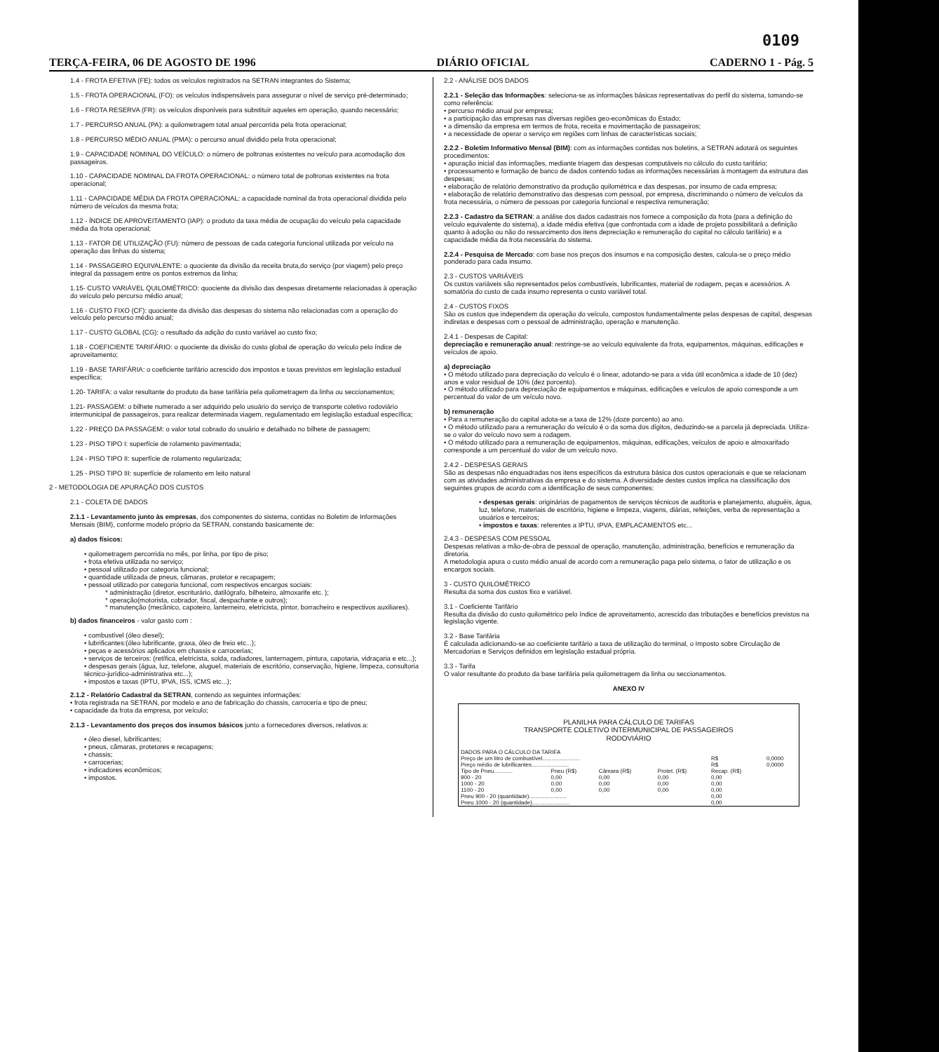0109
TERÇA-FEIRA, 06 DE AGOSTO DE 1996 DIÁRIO OFICIAL CADERNO 1 - Pág. 5
1.4 - FROTA EFETIVA (FE): todos os veículos registrados na SETRAN integrantes do Sistema;
1.5 - FROTA OPERACIONAL (FO): os veículos indispensáveis para assegurar o nível de serviço pré-determinado;
1.6 - FROTA RESERVA (FR): os veículos disponíveis para substituir aqueles em operação, quando necessário;
1.7 - PERCURSO ANUAL (PA): a quilometragem total anual percorrida pela frota operacional;
1.8 - PERCURSO MÉDIO ANUAL (PMA): o percurso anual dividido pela frota operacional;
1.9 - CAPACIDADE NOMINAL DO VEÍCULO: o número de poltronas existentes no veículo para acomodação dos passageiros.
1.10 - CAPACIDADE NOMINAL DA FROTA OPERACIONAL: o número total de poltronas existentes na frota operacional;
1.11 - CAPACIDADE MÉDIA DA FROTA OPERACIONAL: a capacidade nominal da frota operacional dividida pelo número de veículos da mesma frota;
1.12 - ÍNDICE DE APROVEITAMENTO (IAP): o produto da taxa média de ocupação do veículo pela capacidade média da frota operacional;
1.13 - FATOR DE UTILIZAÇÃO (FU): número de pessoas de cada categoria funcional utilizada por veículo na operação das linhas do sistema;
1.14 - PASSAGEIRO EQUIVALENTE: o quociente da divisão da receita bruta,do serviço (por viagem) pelo preço integral da passagem entre os pontos extremos da linha;
1.15- CUSTO VARIÁVEL QUILOMÉTRICO: quociente da divisão das despesas diretamente relacionadas à operação do veículo pelo percurso médio anual;
1.16 - CUSTO FIXO (CF): quociente da divisão das despesas do sistema não relacionadas com a operação do veículo pelo percurso médio anual;
1.17 - CUSTO GLOBAL (CG): o resultado da adição do custo variável ao custo fixo;
1.18 - COEFICIENTE TARIFÁRIO: o quociente da divisão do custo global de operação do veículo pelo índice de aproveitamento;
1.19 - BASE TARIFÁRIA: o coeficiente tarifário acrescido dos impostos e taxas previstos em legislação estadual específica;
1.20- TARIFA: o valor resultante do produto da base tarifária pela quilometragem da linha ou seccionamentos;
1.21- PASSAGEM: o bilhete numerado a ser adquirido pelo usuário do serviço de transporte coletivo rodoviário intermunicipal de passageiros, para realizar determinada viagem, regulamentado em legislação estadual específica;
1.22 - PREÇO DA PASSAGEM: o valor total cobrado do usuário e detalhado no bilhete de passagem;
1.23 - PISO TIPO I: superfície de rolamento pavimentada;
1.24 - PISO TIPO II: superfície de rolamento regularizada;
1.25 - PISO TIPO III: superfície de rolamento em leito natural
2 - METODOLOGIA DE APURAÇÃO DOS CUSTOS
2.1 - COLETA DE DADOS
2.1.1 - Levantamento junto às empresas, dos componentes do sistema, contidas no Boletim de Informações Mensais (BIM), conforme modelo próprio da SETRAN, constando basicamente de:
a) dados físicos:
• quilometragem percorrida no mês, por linha, por tipo de piso;
• frota efetiva utilizada no serviço;
• pessoal utilizado por categoria funcional;
• quantidade utilizada de pneus, câmaras, protetor e recapagem;
• pessoal utilizado por categoria funcional, com respectivos encargos sociais:
* administração (diretor, escriturário, datilógrafo, bilheteiro, almoxarife etc. );
* operação(motorista, cobrador, fiscal, despachante e outros);
* manutenção (mecânico, capoteiro, lanterneiro, eletricista, pintor, borracheiro e respectivos auxiliares).
b) dados financeiros - valor gasto com :
• combustível (óleo diesel);
• lubrificantes:(óleo lubrificante, graxa, óleo de freio etc...);
• peças e acessórios aplicados em chassis e carrocerias;
• serviços de terceiros: (retífica, eletricista, solda, radiadores, lanternagem, pintura, capotaria, vidraçaria e etc...);
• despesas gerais (água, luz, telefone, aluguel, materiais de escritório, conservação, higiene, limpeza, consultoria técnico-jurídico-administrativa etc...);
• impostos e taxas (IPTU, IPVA, ISS, ICMS etc...);
2.1.2 - Relatório Cadastral da SETRAN, contendo as seguintes informações:
• frota registrada na SETRAN, por modelo e ano de fabricação do chassis, carroceria e tipo de pneu;
• capacidade da frota da empresa, por veículo;
2.1.3 - Levantamento dos preços dos insumos básicos junto a fornecedores diversos, relativos a:
• óleo diesel, lubrificantes;
• pneus, câmaras, protetores e recapagens;
• chassis;
• carrocerias;
• indicadores econômicos;
• impostos.
2.2 - ANÁLISE DOS DADOS
2.2.1 - Seleção das Informações: seleciona-se as informações básicas representativas do perfil do sistema, tomando-se como referência:
• percurso médio anual por empresa;
• a participação das empresas nas diversas regiões geo-econômicas do Estado;
• a dimensão da empresa em termos de frota, receita e movimentação de passageiros;
• a necessidade de operar o serviço em regiões com linhas de características sociais;
2.2.2 - Boletim Informativo Mensal (BIM): com as informações contidas nos boletins, a SETRAN adotará os seguintes procedimentos:
• apuração inicial das informações, mediante triagem das despesas computáveis no cálculo do custo tarifário;
• processamento e formação de banco de dados contendo todas as informações necessárias à montagem da estrutura das despesas;
• elaboração de relatório demonstrativo da produção quilométrica e das despesas, por insumo de cada empresa;
• elaboração de relatório demonstrativo das despesas com pessoal, por empresa, discriminando o número de veículos da frota necessária, o número de pessoas por categoria funcional e respectiva remuneração;
2.2.3 - Cadastro da SETRAN: a análise dos dados cadastrais nos fornece a composição da frota (para a definição do veículo equivalente do sistema), a idade média efetiva (que confrontada com a idade de projeto possibilitará a definição quanto à adoção ou não do ressarcimento dos itens depreciação e remuneração do capital no cálculo tarifário) e a capacidade média da frota necessária do sistema.
2.2.4 - Pesquisa de Mercado: com base nos preços dos insumos e na composição destes, calcula-se o preço médio ponderado para cada insumo.
2.3 - CUSTOS VARIÁVEIS
Os custos variáveis são representados pelos combustíveis, lubrificantes, material de rodagem, peças e acessórios. A somatória do custo de cada insumo representa o custo variável total.
2.4 - CUSTOS FIXOS
São os custos que independem da operação do veículo, compostos fundamentalmente pelas despesas de capital, despesas indiretas e despesas com o pessoal de administração, operação e manutenção.
2.4.1 - Despesas de Capital:
depreciação e remuneração anual: restringe-se ao veículo equivalente da frota, equipamentos, máquinas, edificações e veículos de apoio.
a) depreciação
• O método utilizado para depreciação do veículo é o linear, adotando-se para a vida útil econômica a idade de 10 (dez) anos e valor residual de 10% (dez porcento).
• O método utilizado para depreciação de equipamentos e máquinas, edificações e veículos de apoio corresponde a um percentual do valor de um veículo novo.
b) remuneração
• Para a remuneração do capital adota-se a taxa de 12% (doze porcento) ao ano.
• O método utilizado para a remuneração do veículo é o da soma dos dígitos, deduzindo-se a parcela já depreciada. Utiliza-se o valor do veículo novo sem a rodagem.
• O método utilizado para a remuneração de equipamentos, máquinas, edificações, veículos de apoio e almoxarifado corresponde a um percentual do valor de um veículo novo.
2.4.2 - DESPESAS GERAIS
São as despesas não enquadradas nos itens específicos da estrutura básica dos custos operacionais e que se relacionam com as atividades administrativas da empresa e do sistema. A diversidade destes custos implica na classificação dos seguintes grupos de acordo com a identificação de seus componentes:
• despesas gerais: originárias de pagamentos de serviços técnicos de auditoria e planejamento, aluguéis, água, luz, telefone, materiais de escritório, higiene e limpeza, viagens, diárias, refeições, verba de representação a usuários e terceiros;
• impostos e taxas: referentes a IPTU, IPVA, EMPLACAMENTOS etc...
2.4.3 - DESPESAS COM PESSOAL
Despesas relativas a mão-de-obra de pessoal de operação, manutenção, administração, benefícios e remuneração da diretoria.
A metodologia apura o custo médio anual de acordo com a remuneração paga pelo sistema, o fator de utilização e os encargos sociais.
3 - CUSTO QUILOMÉTRICO
Resulta da soma dos custos fixo e variável.
3.1 - Coeficiente Tarifário
Resulta da divisão do custo quilométrico pelo índice de aproveitamento, acrescido das tributações e benefícios previstos na legislação vigente.
3.2 - Base Tarifária
É calculada adicionando-se ao coeficiente tarifário a taxa de utilização do terminal, o Imposto sobre Circulação de Mercadorias e Serviços definidos em legislação estadual própria.
3.3 - Tarifa
O valor resultante do produto da base tarifária pela quilometragem da linha ou seccionamentos.
ANEXO IV
PLANILHA PARA CÁLCULO DE TARIFAS
TRANSPORTE COLETIVO INTERMUNICIPAL DE PASSAGEIROS
RODOVIÁRIO
| DADOS PARA O CÁLCULO DA TARIFA | | | | | |
| Preço de um litro de combustível........................ | | | | R$ | 0,0000 |
| Preço médio de lubrificantes........................ | | | | R$ | 0,0000 |
| Tipo de Pneu............ | Pneu (R$) | Câmara (R$) | Protet. (R$) | Recap. (R$) | |
| 900 - 20 | 0,00 | 0,00 | 0,00 | 0,00 | |
| 1000 - 20 | 0,00 | 0,00 | 0,00 | 0,00 | |
| 1100 - 20 | 0,00 | 0,00 | 0,00 | 0,00 | |
| Pneu 900 - 20 (quantidade)........................ | | | | 0,00 | |
| Pneu 1000 - 20 (quantidade)........................ | | | | 0,00 | |